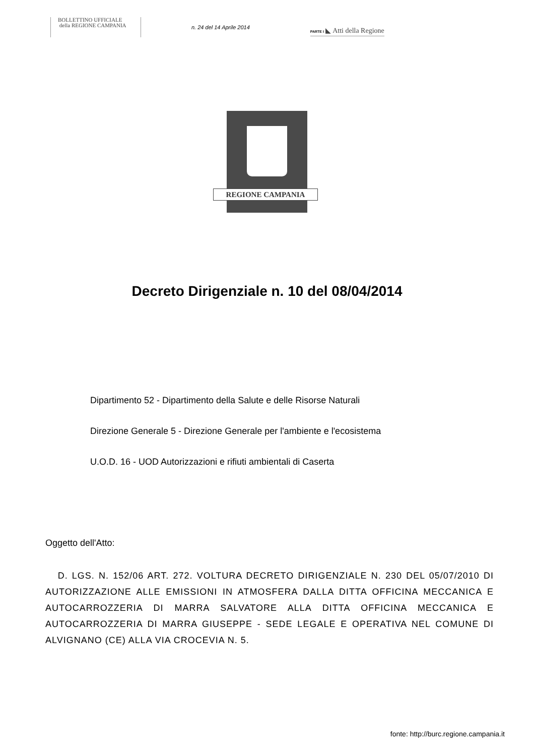BOLLETTINO UFFICIALE
della REGIONE CAMPANIA
n. 24 del 14 Aprile 2014
PARTE I ◣ Atti della Regione
REGIONE CAMPANIA
Decreto Dirigenziale n. 10 del 08/04/2014
Dipartimento 52 - Dipartimento della Salute e delle Risorse Naturali
Direzione Generale 5 - Direzione Generale per l'ambiente e l'ecosistema
U.O.D. 16 - UOD Autorizzazioni e rifiuti ambientali di Caserta
Oggetto dell'Atto:
D. LGS. N. 152/06 ART. 272. VOLTURA DECRETO DIRIGENZIALE N. 230 DEL 05/07/2010 DI AUTORIZZAZIONE ALLE EMISSIONI IN ATMOSFERA DALLA DITTA OFFICINA MECCANICA E AUTOCARROZZERIA DI MARRA SALVATORE ALLA DITTA OFFICINA MECCANICA E AUTOCARROZZERIA DI MARRA GIUSEPPE - SEDE LEGALE E OPERATIVA NEL COMUNE DI ALVIGNANO (CE) ALLA VIA CROCEVIA N. 5.
fonte: http://burc.regione.campania.it